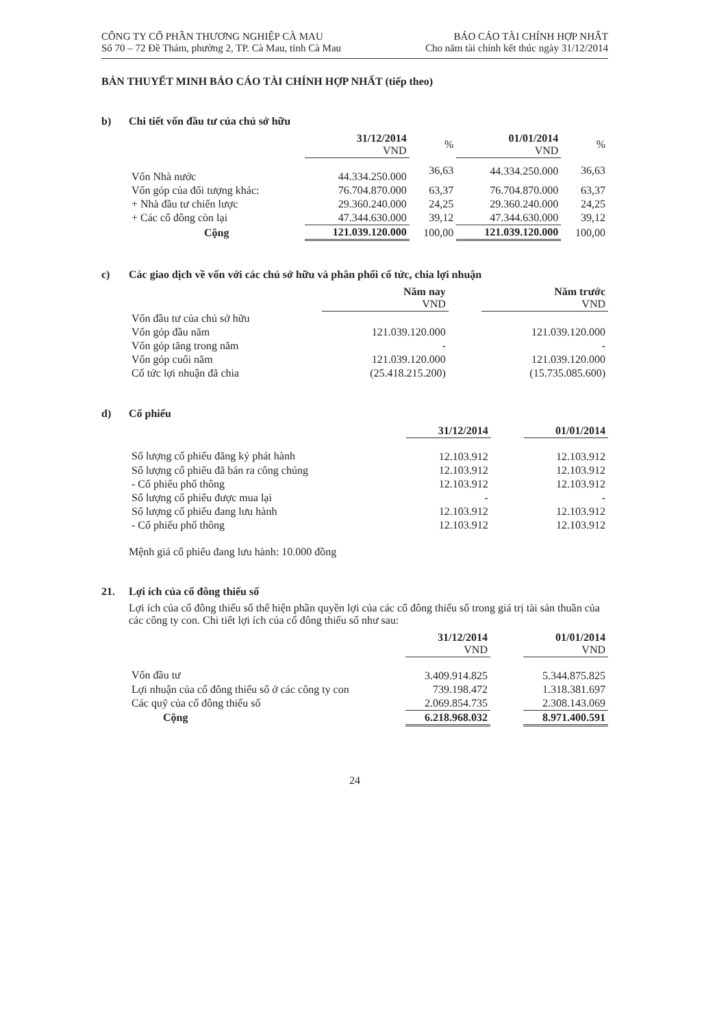CÔNG TY CỔ PHẦN THƯƠNG NGHIỆP CÀ MAU
Số 70 – 72 Đề Thám, phường 2, TP. Cà Mau, tỉnh Cà Mau
BÁO CÁO TÀI CHÍNH HỢP NHẤT
Cho năm tài chính kết thúc ngày 31/12/2014
BẢN THUYẾT MINH BÁO CÁO TÀI CHÍNH HỢP NHẤT (tiếp theo)
b) Chi tiết vốn đầu tư của chủ sở hữu
| | 31/12/2014 VND | % | 01/01/2014 VND | % |
| Vốn Nhà nước | 44.334.250.000 | 36,63 | 44.334.250.000 | 36,63 |
| Vốn góp của đối tượng khác: | 76.704.870.000 | 63,37 | 76.704.870.000 | 63,37 |
| + Nhà đầu tư chiến lược | 29.360.240.000 | 24,25 | 29.360.240.000 | 24,25 |
| + Các cổ đông còn lại | 47.344.630.000 | 39,12 | 47.344.630.000 | 39,12 |
| Cộng | 121.039.120.000 | 100,00 | 121.039.120.000 | 100,00 |
c) Các giao dịch về vốn với các chủ sở hữu và phân phối cổ tức, chia lợi nhuận
| | Năm nay VND | | Năm trước VND |
| Vốn đầu tư của chủ sở hữu | | | |
| Vốn góp đầu năm | 121.039.120.000 | | 121.039.120.000 |
| Vốn góp tăng trong năm | - | | - |
| Vốn góp cuối năm | 121.039.120.000 | | 121.039.120.000 |
| Cổ tức lợi nhuận đã chia | (25.418.215.200) | | (15.735.085.600) |
d) Cổ phiếu
| | 31/12/2014 | | 01/01/2014 |
| Số lượng cổ phiếu đăng ký phát hành | 12.103.912 | | 12.103.912 |
| Số lượng cổ phiếu đã bán ra công chúng | 12.103.912 | | 12.103.912 |
| - Cổ phiếu phổ thông | 12.103.912 | | 12.103.912 |
| Số lượng cổ phiếu được mua lại | - | | - |
| Số lượng cổ phiếu đang lưu hành | 12.103.912 | | 12.103.912 |
| - Cổ phiếu phổ thông | 12.103.912 | | 12.103.912 |
Mệnh giá cổ phiếu đang lưu hành: 10.000 đồng
21. Lợi ích của cổ đông thiểu số
Lợi ích của cổ đông thiểu số thể hiện phần quyền lợi của các cổ đông thiểu số trong giá trị tài sản thuần của các công ty con. Chi tiết lợi ích của cổ đông thiểu số như sau:
| | 31/12/2014 VND | | 01/01/2014 VND |
| Vốn đầu tư | 3.409.914.825 | | 5.344.875.825 |
| Lợi nhuận của cổ đông thiểu số ở các công ty con | 739.198.472 | | 1.318.381.697 |
| Các quỹ của cổ đông thiểu số | 2.069.854.735 | | 2.308.143.069 |
| Cộng | 6.218.968.032 | | 8.971.400.591 |
24